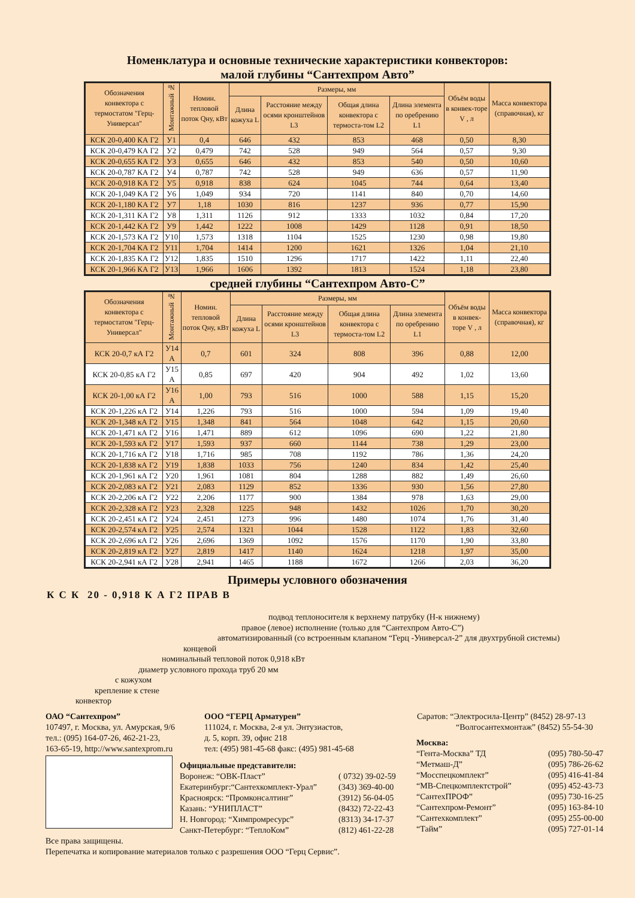Номенклатура и основные технические характеристики конвекторов:
малой глубины “Сантехпром Авто”
| Обозначения конвектора с термостатом "Герц-Универсал" | Монтажный № | Номин. тепловой поток Qну, кВт | Размеры, мм | | | | Объём воды в конвек-торе V , л | Масса конвектора (справочная), кг |
| --- | --- | --- | --- | --- | --- | --- | --- | --- |
| | | | Длина кожуха L | Расстояние между осями кронштейнов L3 | Общая длина конвектора с термоста-том L2 | Длина элемента по оребрению L1 | | |
| КСК 20-0,400 КА Г2 | У1 | 0,4 | 646 | 432 | 853 | 468 | 0,50 | 8,30 |
| КСК 20-0,479 КА Г2 | У2 | 0,479 | 742 | 528 | 949 | 564 | 0,57 | 9,30 |
| КСК 20-0,655 КА Г2 | У3 | 0,655 | 646 | 432 | 853 | 540 | 0,50 | 10,60 |
| КСК 20-0,787 КА Г2 | У4 | 0,787 | 742 | 528 | 949 | 636 | 0,57 | 11,90 |
| КСК 20-0,918 КА Г2 | У5 | 0,918 | 838 | 624 | 1045 | 744 | 0,64 | 13,40 |
| КСК 20-1,049 КА Г2 | У6 | 1,049 | 934 | 720 | 1141 | 840 | 0,70 | 14,60 |
| КСК 20-1,180 КА Г2 | У7 | 1,18 | 1030 | 816 | 1237 | 936 | 0,77 | 15,90 |
| КСК 20-1,311 КА Г2 | У8 | 1,311 | 1126 | 912 | 1333 | 1032 | 0,84 | 17,20 |
| КСК 20-1,442 КА Г2 | У9 | 1,442 | 1222 | 1008 | 1429 | 1128 | 0,91 | 18,50 |
| КСК 20-1,573 КА Г2 | У10 | 1,573 | 1318 | 1104 | 1525 | 1230 | 0,98 | 19,80 |
| КСК 20-1,704 КА Г2 | У11 | 1,704 | 1414 | 1200 | 1621 | 1326 | 1,04 | 21,10 |
| КСК 20-1,835 КА Г2 | У12 | 1,835 | 1510 | 1296 | 1717 | 1422 | 1,11 | 22,40 |
| КСК 20-1,966 КА Г2 | У13 | 1,966 | 1606 | 1392 | 1813 | 1524 | 1,18 | 23,80 |
средней глубины “Сантехпром Авто-С”
| Обозначения конвектора с термостатом "Герц-Универсал" | Монтажный № | Номин. тепловой поток Qну, кВт | Размеры, мм | | | | Объём воды в конвек-торе V , л | Масса конвектора (справочная), кг |
| --- | --- | --- | --- | --- | --- | --- | --- | --- |
| | | | Длина кожуха L | Расстояние между осями кронштейнов L3 | Общая длина конвектора с термоста-том L2 | Длина элемента по оребрению L1 | | |
| КСК 20-0,7 кА Г2 | У14 А | 0,7 | 601 | 324 | 808 | 396 | 0,88 | 12,00 |
| КСК 20-0,85 кА Г2 | У15 А | 0,85 | 697 | 420 | 904 | 492 | 1,02 | 13,60 |
| КСК 20-1,00 кА Г2 | У16 А | 1,00 | 793 | 516 | 1000 | 588 | 1,15 | 15,20 |
| КСК 20-1,226 кА Г2 | У14 | 1,226 | 793 | 516 | 1000 | 594 | 1,09 | 19,40 |
| КСК 20-1,348 кА Г2 | У15 | 1,348 | 841 | 564 | 1048 | 642 | 1,15 | 20,60 |
| КСК 20-1,471 кА Г2 | У16 | 1,471 | 889 | 612 | 1096 | 690 | 1,22 | 21,80 |
| КСК 20-1,593 кА Г2 | У17 | 1,593 | 937 | 660 | 1144 | 738 | 1,29 | 23,00 |
| КСК 20-1,716 кА Г2 | У18 | 1,716 | 985 | 708 | 1192 | 786 | 1,36 | 24,20 |
| КСК 20-1,838 кА Г2 | У19 | 1,838 | 1033 | 756 | 1240 | 834 | 1,42 | 25,40 |
| КСК 20-1,961 кА Г2 | У20 | 1,961 | 1081 | 804 | 1288 | 882 | 1,49 | 26,60 |
| КСК 20-2,083 кА Г2 | У21 | 2,083 | 1129 | 852 | 1336 | 930 | 1,56 | 27,80 |
| КСК 20-2,206 кА Г2 | У22 | 2,206 | 1177 | 900 | 1384 | 978 | 1,63 | 29,00 |
| КСК 20-2,328 кА Г2 | У23 | 2,328 | 1225 | 948 | 1432 | 1026 | 1,70 | 30,20 |
| КСК 20-2,451 кА Г2 | У24 | 2,451 | 1273 | 996 | 1480 | 1074 | 1,76 | 31,40 |
| КСК 20-2,574 кА Г2 | У25 | 2,574 | 1321 | 1044 | 1528 | 1122 | 1,83 | 32,60 |
| КСК 20-2,696 кА Г2 | У26 | 2,696 | 1369 | 1092 | 1576 | 1170 | 1,90 | 33,80 |
| КСК 20-2,819 кА Г2 | У27 | 2,819 | 1417 | 1140 | 1624 | 1218 | 1,97 | 35,00 |
| КСК 20-2,941 кА Г2 | У28 | 2,941 | 1465 | 1188 | 1672 | 1266 | 2,03 | 36,20 |
Примеры условного обозначения
К С К 20 - 0,918 К А Г2 ПРАВ В
подвод теплоносителя к верхнему патрубку (Н-к нижнему)
правое (левое) исполнение (только для “Сантехпром Авто-С”)
автоматизированный (со встроенным клапаном “Герц -Универсал-2” для двухтрубной системы)
концевой
номинальный тепловой поток 0,918 кВт
диаметр условного прохода труб 20 мм
с кожухом
крепление к стене
конвектор
ОАО “Сантехпром”
107497, г. Москва, ул. Амурская, 9/6
тел.: (095) 164-07-26, 462-21-23,
163-65-19, http://www.santexprom.ru
ООО “ГЕРЦ Арматурен”
111024, г. Москва, 2-я ул. Энтузиастов,
д. 5, корп. 39, офис 218
тел: (495) 981-45-68 факс: (495) 981-45-68
Саратов: “Электросила-Центр” (8452) 28-97-13
“Волгосантехмонтаж” (8452) 55-54-30
Официальные представители:
Воронеж: “ОВК-Пласт”
( 0732) 39-02-59
Екатеринбург:“Сантехкомплект-Урал”
(343) 369-40-00
Красноярск: “Промконсалтинг”
(3912) 56-04-05
Казань: “УНИПЛАСТ”
(8432) 72-22-43
Н. Новгород: “Химпромресурс”
(8313) 34-17-37
Санкт-Петербург: “ТеплоКом”
(812) 461-22-28
Москва:
“Гента-Москва” ТД
(095) 780-50-47
“Метмаш-Д”
(095) 786-26-62
“Мосспецкомплект”
(095) 416-41-84
“МВ-Спецкомплектстрой”
(095) 452-43-73
“СантехПРОФ”
(095) 730-16-25
“Сантехпром-Ремонт”
(095) 163-84-10
“Сантехкомплект”
(095) 255-00-00
“Тайм”
(095) 727-01-14
Все права защищены.
Перепечатка и копирование материалов только с разрешения ООО “Герц Сервис”.